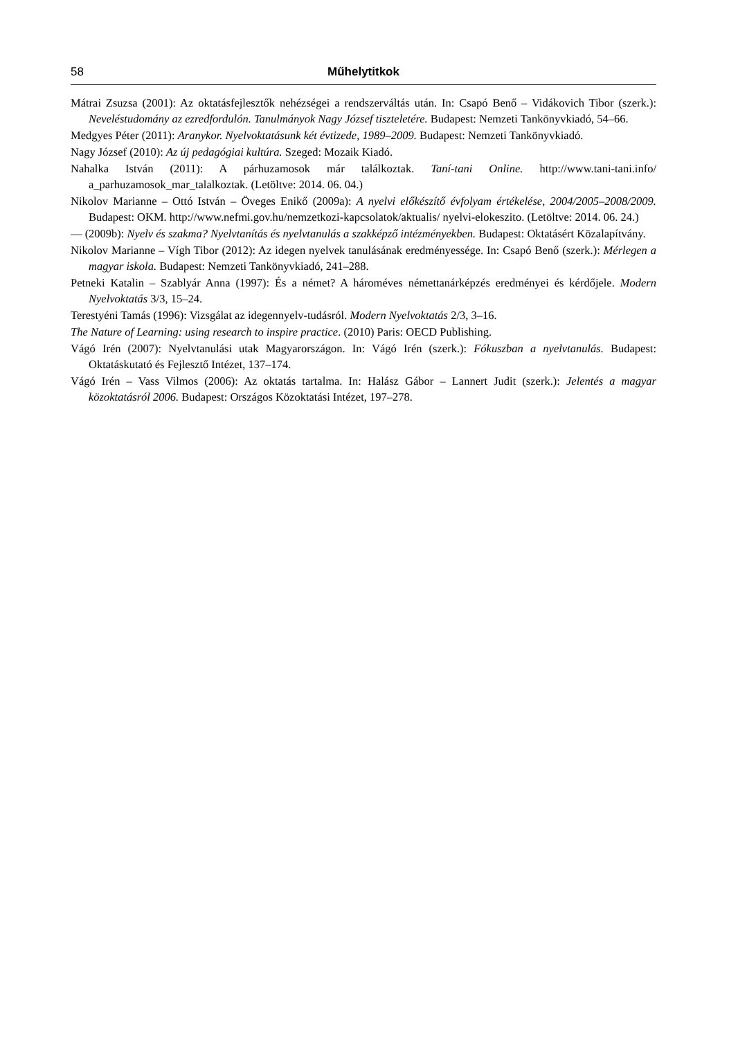58 Műhelytitkok
Mátrai Zsuzsa (2001): Az oktatásfejlesztők nehézségei a rendszerváltás után. In: Csapó Benő – Vidákovich Tibor (szerk.): Neveléstudomány az ezredfordulón. Tanulmányok Nagy József tiszteletére. Budapest: Nemzeti Tankönyvkiadó, 54–66.
Medgyes Péter (2011): Aranykor. Nyelvoktatásunk két évtizede, 1989–2009. Budapest: Nemzeti Tankönyvkiadó.
Nagy József (2010): Az új pedagógiai kultúra. Szeged: Mozaik Kiadó.
Nahalka István (2011): A párhuzamosok már találkoztak. Taní-tani Online. http://www.tani-tani.info/ a_parhuzamosok_mar_talalkoztak. (Letöltve: 2014. 06. 04.)
Nikolov Marianne – Ottó István – Öveges Enikő (2009a): A nyelvi előkészítő évfolyam értékelése, 2004/2005–2008/2009. Budapest: OKM. http://www.nefmi.gov.hu/nemzetkozi-kapcsolatok/aktualis/ nyelvi-elokeszito. (Letöltve: 2014. 06. 24.)
— (2009b): Nyelv és szakma? Nyelvtanítás és nyelvtanulás a szakképző intézményekben. Budapest: Oktatásért Közalapítvány.
Nikolov Marianne – Vígh Tibor (2012): Az idegen nyelvek tanulásának eredményessége. In: Csapó Benő (szerk.): Mérlegen a magyar iskola. Budapest: Nemzeti Tankönyvkiadó, 241–288.
Petneki Katalin – Szablyár Anna (1997): És a német? A hároméves némettanárképzés eredményei és kérdőjele. Modern Nyelvoktatás 3/3, 15–24.
Terestyéni Tamás (1996): Vizsgálat az idegennyelv-tudásról. Modern Nyelvoktatás 2/3, 3–16.
The Nature of Learning: using research to inspire practice. (2010) Paris: OECD Publishing.
Vágó Irén (2007): Nyelvtanulási utak Magyarországon. In: Vágó Irén (szerk.): Fókuszban a nyelvtanulás. Budapest: Oktatáskutató és Fejlesztő Intézet, 137–174.
Vágó Irén – Vass Vilmos (2006): Az oktatás tartalma. In: Halász Gábor – Lannert Judit (szerk.): Jelentés a magyar közoktatásról 2006. Budapest: Országos Közoktatási Intézet, 197–278.